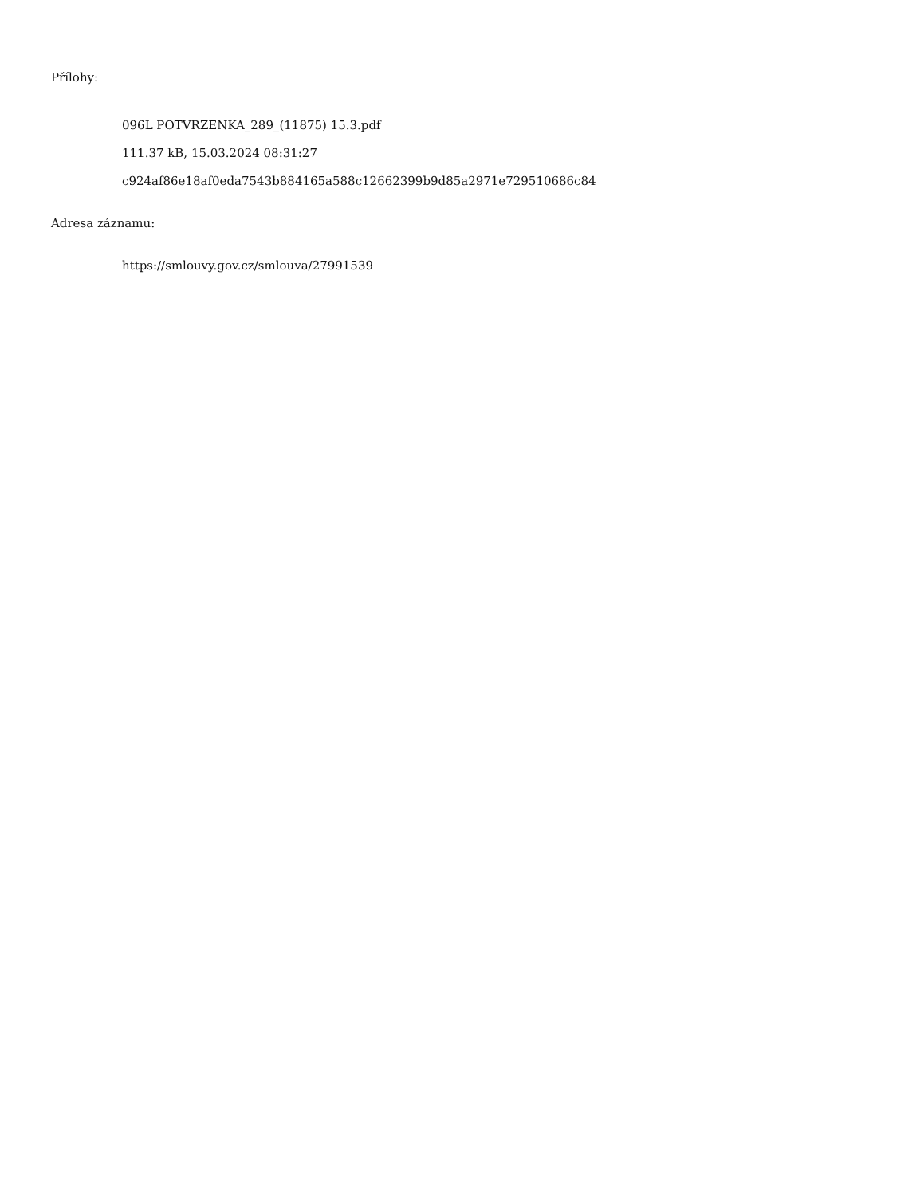Přílohy:
096L POTVRZENKA_289_(11875) 15.3.pdf
111.37 kB, 15.03.2024 08:31:27
c924af86e18af0eda7543b884165a588c12662399b9d85a2971e729510686c84
Adresa záznamu:
https://smlouvy.gov.cz/smlouva/27991539